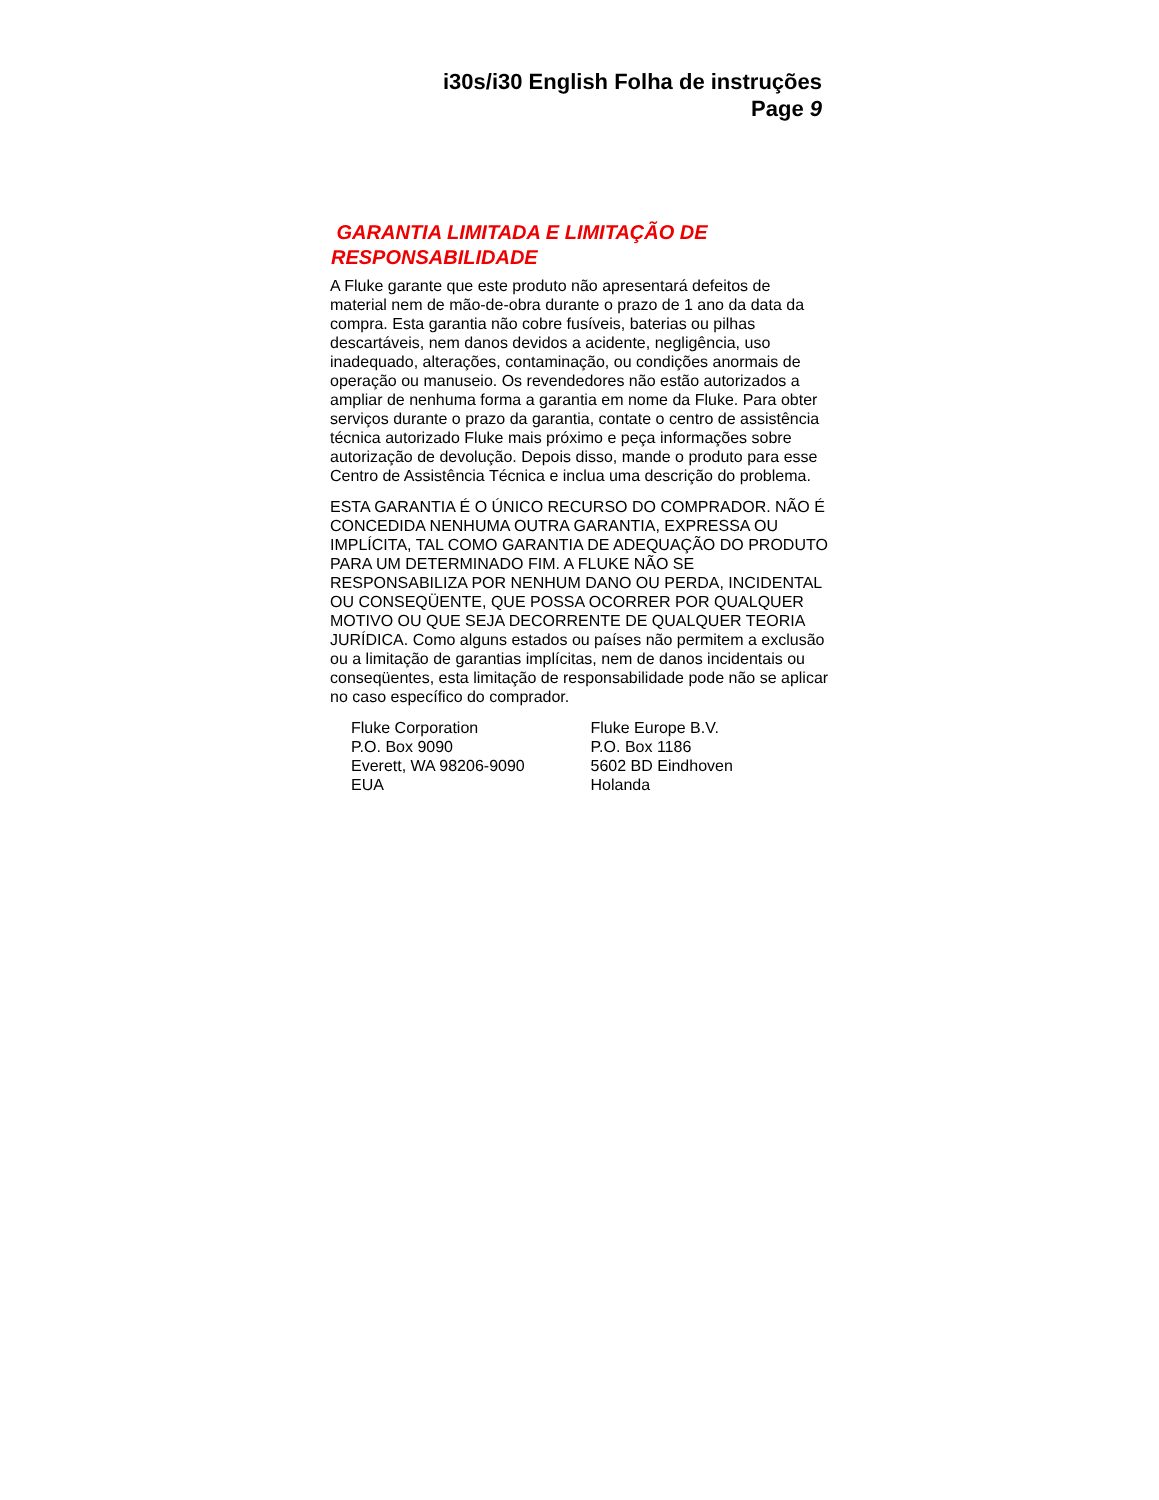i30s/i30 English Folha de instruções
Page 9
GARANTIA LIMITADA E LIMITAÇÃO DE RESPONSABILIDADE
A Fluke garante que este produto não apresentará defeitos de material nem de mão-de-obra durante o prazo de 1 ano da data da compra. Esta garantia não cobre fusíveis, baterias ou pilhas descartáveis, nem danos devidos a acidente, negligência, uso inadequado, alterações, contaminação, ou condições anormais de operação ou manuseio. Os revendedores não estão autorizados a ampliar de nenhuma forma a garantia em nome da Fluke. Para obter serviços durante o prazo da garantia, contate o centro de assistência técnica autorizado Fluke mais próximo e peça informações sobre autorização de devolução. Depois disso, mande o produto para esse Centro de Assistência Técnica e inclua uma descrição do problema.
ESTA GARANTIA É O ÚNICO RECURSO DO COMPRADOR. NÃO É CONCEDIDA NENHUMA OUTRA GARANTIA, EXPRESSA OU IMPLÍCITA, TAL COMO GARANTIA DE ADEQUAÇÃO DO PRODUTO PARA UM DETERMINADO FIM. A FLUKE NÃO SE RESPONSABILIZA POR NENHUM DANO OU PERDA, INCIDENTAL OU CONSEQÜENTE, QUE POSSA OCORRER POR QUALQUER MOTIVO OU QUE SEJA DECORRENTE DE QUALQUER TEORIA JURÍDICA. Como alguns estados ou países não permitem a exclusão ou a limitação de garantias implícitas, nem de danos incidentais ou conseqüentes, esta limitação de responsabilidade pode não se aplicar no caso específico do comprador.
Fluke Corporation
P.O. Box 9090
Everett, WA 98206-9090
EUA
Fluke Europe B.V.
P.O. Box 1186
5602 BD Eindhoven
Holanda